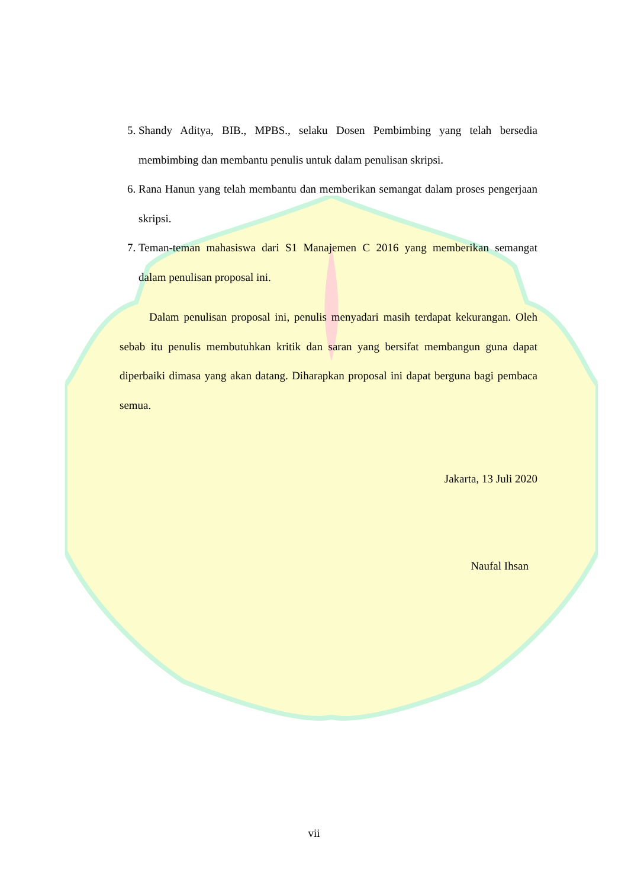5. Shandy Aditya, BIB., MPBS., selaku Dosen Pembimbing yang telah bersedia membimbing dan membantu penulis untuk dalam penulisan skripsi.
6. Rana Hanun yang telah membantu dan memberikan semangat dalam proses pengerjaan skripsi.
7. Teman-teman mahasiswa dari S1 Manajemen C 2016 yang memberikan semangat dalam penulisan proposal ini.
Dalam penulisan proposal ini, penulis menyadari masih terdapat kekurangan. Oleh sebab itu penulis membutuhkan kritik dan saran yang bersifat membangun guna dapat diperbaiki dimasa yang akan datang. Diharapkan proposal ini dapat berguna bagi pembaca semua.
Jakarta, 13 Juli 2020
Naufal Ihsan
vii